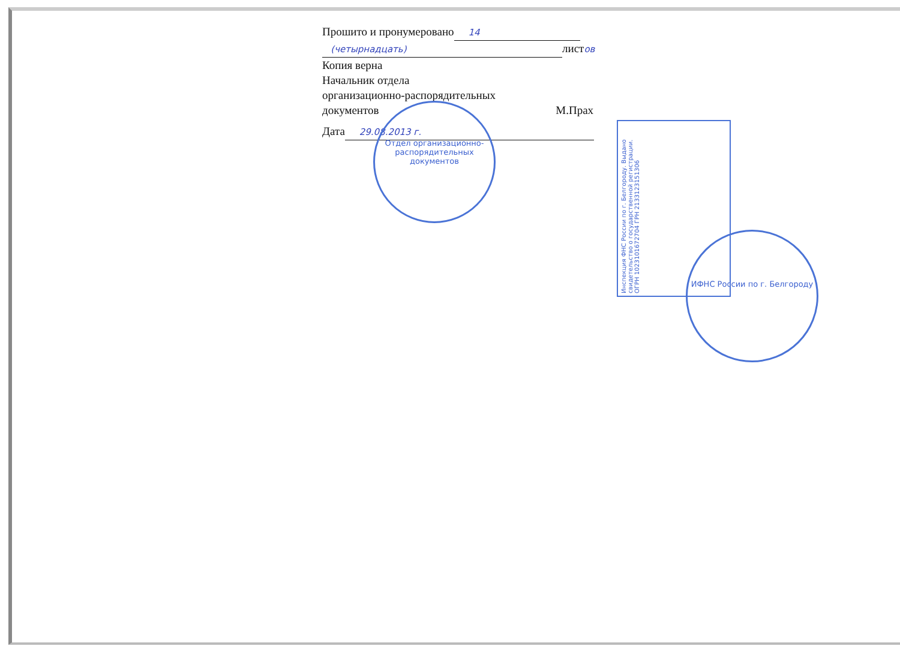Прошито и пронумеровано 14
(четырнадцать) листов
Копия верна
Начальник отдела
организационно-распорядительных
документов М.Прах
Дата 29.08.2013 г.
Отдел организационно-распорядительных документов
ИФНС России по г. Белгороду
Инспекция ФНС России по г. Белгороду. Выдано свидетельство о государственной регистрации. ОГРН 1023101672704 ГРН 2133123151306